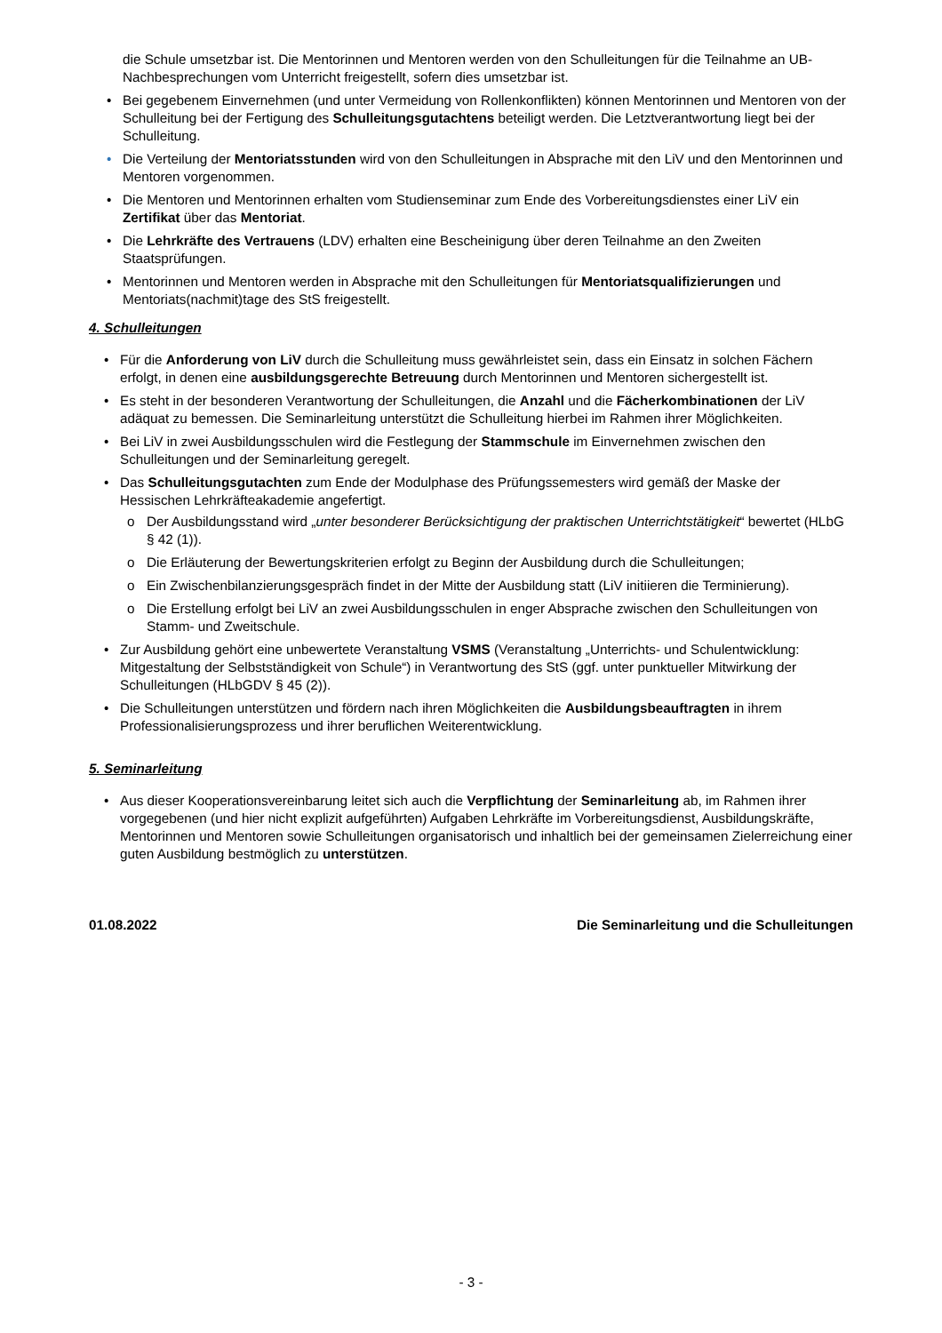die Schule umsetzbar ist. Die Mentorinnen und Mentoren werden von den Schulleitungen für die Teilnahme an UB-Nachbesprechungen vom Unterricht freigestellt, sofern dies umsetzbar ist.
• Bei gegebenem Einvernehmen (und unter Vermeidung von Rollenkonflikten) können Mentorinnen und Mentoren von der Schulleitung bei der Fertigung des Schulleitungsgutachtens beteiligt werden. Die Letztverantwortung liegt bei der Schulleitung.
• Die Verteilung der Mentoriatsstunden wird von den Schulleitungen in Absprache mit den LiV und den Mentorinnen und Mentoren vorgenommen.
• Die Mentoren und Mentorinnen erhalten vom Studienseminar zum Ende des Vorbereitungsdienstes einer LiV ein Zertifikat über das Mentoriat.
• Die Lehrkräfte des Vertrauens (LDV) erhalten eine Bescheinigung über deren Teilnahme an den Zweiten Staatsprüfungen.
• Mentorinnen und Mentoren werden in Absprache mit den Schulleitungen für Mentoriatsqualifizierungen und Mentoriats(nachmit)tage des StS freigestellt.
4. Schulleitungen
• Für die Anforderung von LiV durch die Schulleitung muss gewährleistet sein, dass ein Einsatz in solchen Fächern erfolgt, in denen eine ausbildungsgerechte Betreuung durch Mentorinnen und Mentoren sichergestellt ist.
• Es steht in der besonderen Verantwortung der Schulleitungen, die Anzahl und die Fächerkombinationen der LiV adäquat zu bemessen. Die Seminarleitung unterstützt die Schulleitung hierbei im Rahmen ihrer Möglichkeiten.
• Bei LiV in zwei Ausbildungsschulen wird die Festlegung der Stammschule im Einvernehmen zwischen den Schulleitungen und der Seminarleitung geregelt.
• Das Schulleitungsgutachten zum Ende der Modulphase des Prüfungssemesters wird gemäß der Maske der Hessischen Lehrkräfteakademie angefertigt.
o Der Ausbildungsstand wird „unter besonderer Berücksichtigung der praktischen Unterrichtstätigkeit“ bewertet (HLbG § 42 (1)).
o Die Erläuterung der Bewertungskriterien erfolgt zu Beginn der Ausbildung durch die Schulleitungen;
o Ein Zwischenbilanzierungsgespräch findet in der Mitte der Ausbildung statt (LiV initiieren die Terminierung).
o Die Erstellung erfolgt bei LiV an zwei Ausbildungsschulen in enger Absprache zwischen den Schulleitungen von Stamm- und Zweitschule.
• Zur Ausbildung gehört eine unbewertete Veranstaltung VSMS (Veranstaltung „Unterrichts- und Schulentwicklung: Mitgestaltung der Selbstständigkeit von Schule“) in Verantwortung des StS (ggf. unter punktueller Mitwirkung der Schulleitungen (HLbGDV § 45 (2)).
• Die Schulleitungen unterstützen und fördern nach ihren Möglichkeiten die Ausbildungsbeauftragten in ihrem Professionalisierungsprozess und ihrer beruflichen Weiterentwicklung.
5. Seminarleitung
• Aus dieser Kooperationsvereinbarung leitet sich auch die Verpflichtung der Seminarleitung ab, im Rahmen ihrer vorgegebenen (und hier nicht explizit aufgeführten) Aufgaben Lehrkräfte im Vorbereitungsdienst, Ausbildungskräfte, Mentorinnen und Mentoren sowie Schulleitungen organisatorisch und inhaltlich bei der gemeinsamen Zielerreichung einer guten Ausbildung bestmöglich zu unterstützen.
01.08.2022 Die Seminarleitung und die Schulleitungen
- 3 -